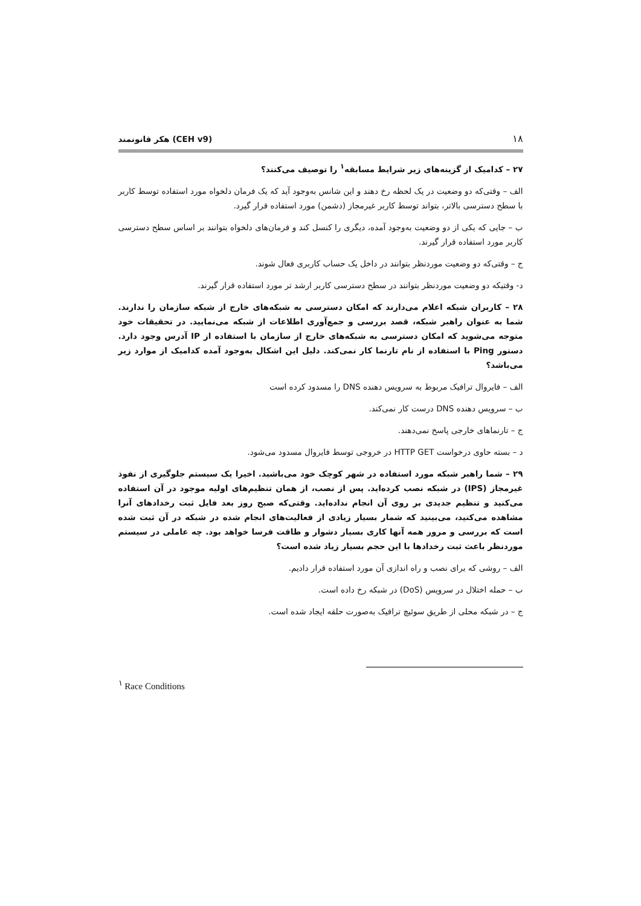۱۸ هکر قانونمند (CEH v9)
۲۷ – کدامیک از گزینه‌های زیر شرایط مسابقه<sup>۱</sup> را توصیف می‌کنند؟
الف – وقتی‌که دو وضعیت در یک لحظه رخ دهند و این شانس به‌وجود آید که یک فرمان دلخواه مورد استفاده توسط کاربر با سطح دسترسی بالاتر، بتواند توسط کاربر غیرمجاز (دشمن) مورد استفاده قرار گیرد.
ب – جایی که یکی از دو وضعیت به‌وجود آمده، دیگری را کنسل کند و فرمان‌های دلخواه بتوانند بر اساس سطح دسترسی کاربر مورد استفاده قرار گیرند.
ج – وقتی‌که دو وضعیت موردنظر بتوانند در داخل یک حساب کاربری فعال شوند.
د- وقتیکه دو وضعیت موردنظر بتوانند در سطح دسترسی کاربر ارشد تر مورد استفاده قرار گیرند.
۲۸ – کاربران شبکه اعلام می‌دارند که امکان دسترسی به شبکه‌های خارج از شبکه سازمان را ندارند. شما به عنوان راهبر شبکه، قصد بررسی و جمع‌آوری اطلاعات از شبکه می‌نمایید. در تحقیقات خود متوجه می‌شوید که امکان دسترسی به شبکه‌های خارج از سازمان با استفاده از IP آدرس وجود دارد. دستور Ping با استفاده از نام تارنما کار نمی‌کند. دلیل این اشکال به‌وجود آمده کدامیک از موارد زیر می‌باشد؟
الف – فایروال ترافیک مربوط به سرویس دهنده DNS را مسدود کرده است
ب – سرویس دهنده DNS درست کار نمی‌کند.
ج – تارنماهای خارجی پاسخ نمی‌دهند.
د – بسته حاوی درخواست HTTP GET در خروجی توسط فایروال مسدود می‌شود.
۲۹ – شما راهبر شبکه مورد استفاده در شهر کوچک خود می‌باشید. اخیرا یک سیستم جلوگیری از نفوذ غیرمجاز (IPS) در شبکه نصب کرده‌اید. پس از نصب، از همان تنظیم‌های اولیه موجود در آن استفاده می‌کنید و تنظیم جدیدی بر روی آن انجام نداده‌اید. وقتی‌که صبح روز بعد فایل ثبت رخدادهای آنرا مشاهده می‌کنید، می‌بینید که شمار بسیار زیادی از فعالیت‌های انجام شده در شبکه در آن ثبت شده است که بررسی و مرور همه آنها کاری بسیار دشوار و طاقت فرسا خواهد بود. چه عاملی در سیستم موردنظر باعث ثبت رخدادها با این حجم بسیار زیاد شده است؟
الف – روشی که برای نصب و راه اندازی آن مورد استفاده قرار دادیم.
ب – حمله اختلال در سرویس (DoS) در شبکه رخ داده است.
ج – در شبکه محلی از طریق سوئیچ ترافیک به‌صورت حلقه ایجاد شده است.
<sup>۱</sup> Race Conditions